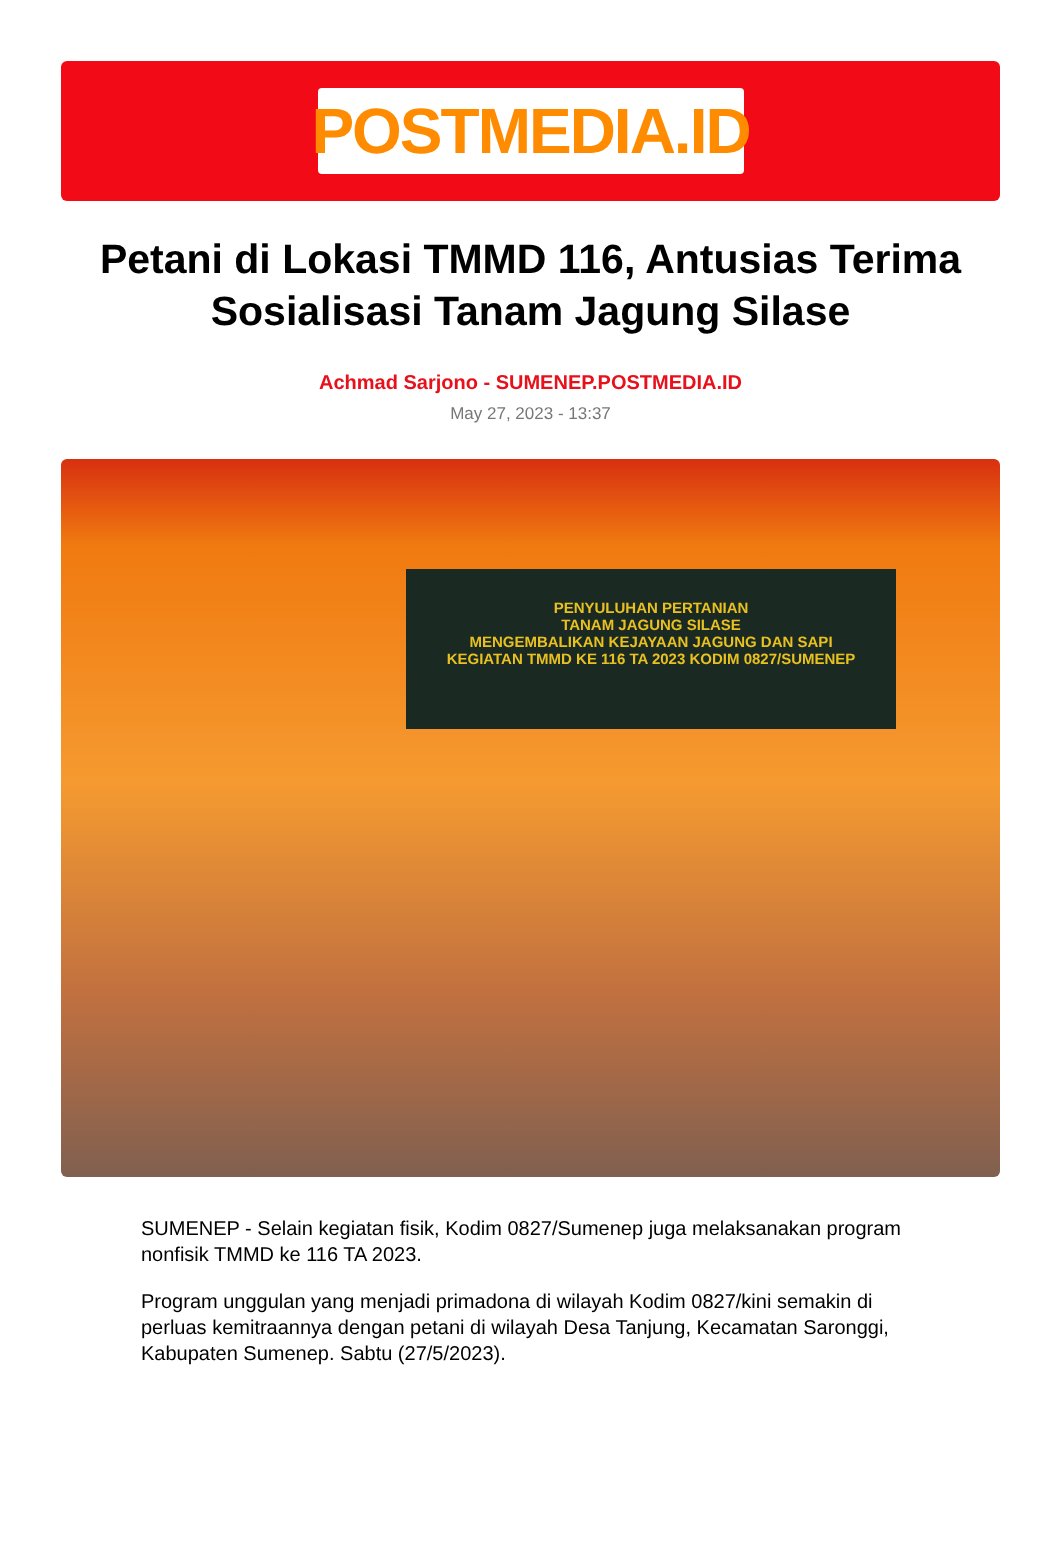POSTMEDIA.ID
Petani di Lokasi TMMD 116, Antusias Terima Sosialisasi Tanam Jagung Silase
Achmad Sarjono - SUMENEP.POSTMEDIA.ID
May 27, 2023 - 13:37
PENYULUHAN PERTANIAN
TANAM JAGUNG SILASE
MENGEMBALIKAN KEJAYAAN JAGUNG DAN SAPI
KEGIATAN TMMD KE 116 TA 2023 KODIM 0827/SUMENEP
SUMENEP - Selain kegiatan fisik, Kodim 0827/Sumenep juga melaksanakan program nonfisik TMMD ke 116 TA 2023.
Program unggulan yang menjadi primadona di wilayah Kodim 0827/kini semakin di perluas kemitraannya dengan petani di wilayah Desa Tanjung, Kecamatan Saronggi, Kabupaten Sumenep. Sabtu (27/5/2023).